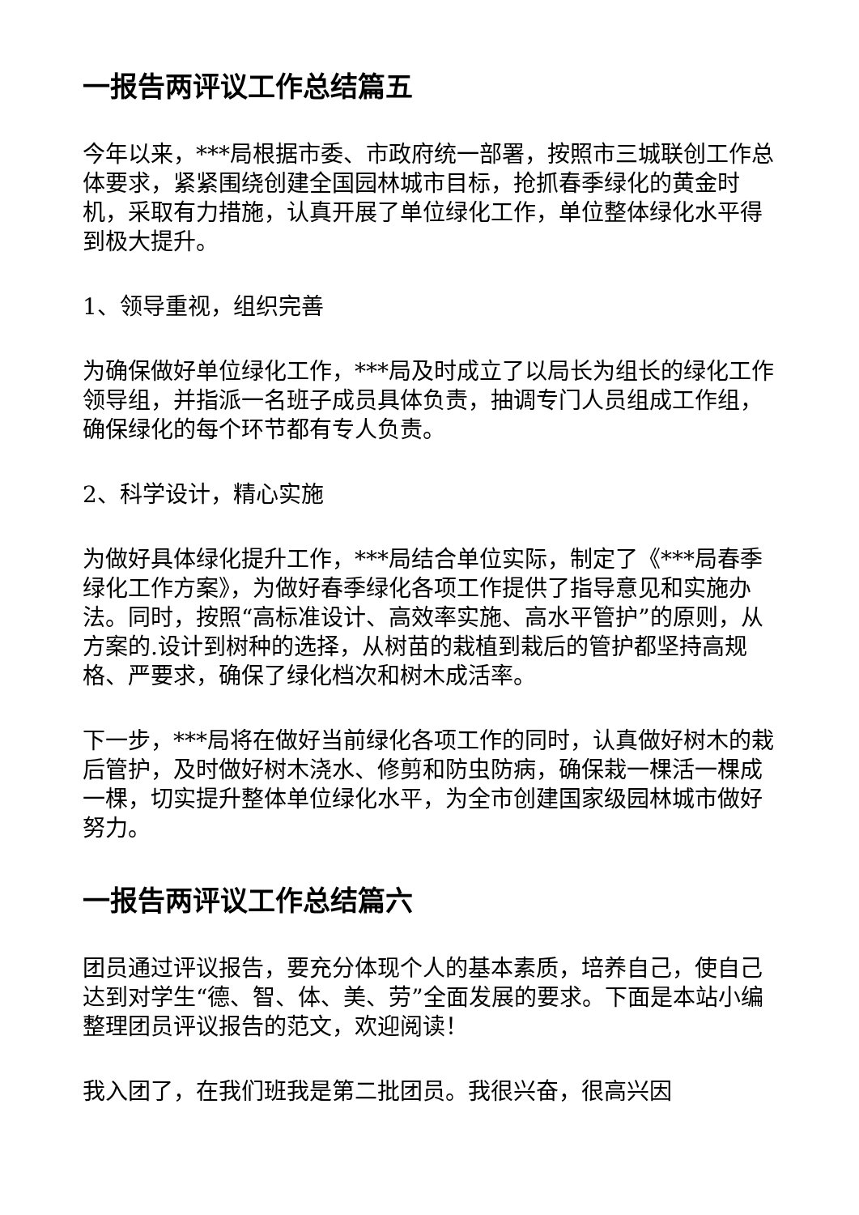一报告两评议工作总结篇五
今年以来，***局根据市委、市政府统一部署，按照市三城联创工作总体要求，紧紧围绕创建全国园林城市目标，抢抓春季绿化的黄金时机，采取有力措施，认真开展了单位绿化工作，单位整体绿化水平得到极大提升。
1、领导重视，组织完善
为确保做好单位绿化工作，***局及时成立了以局长为组长的绿化工作领导组，并指派一名班子成员具体负责，抽调专门人员组成工作组，确保绿化的每个环节都有专人负责。
2、科学设计，精心实施
为做好具体绿化提升工作，***局结合单位实际，制定了《***局春季绿化工作方案》，为做好春季绿化各项工作提供了指导意见和实施办法。同时，按照“高标准设计、高效率实施、高水平管护”的原则，从方案的.设计到树种的选择，从树苗的栽植到栽后的管护都坚持高规格、严要求，确保了绿化档次和树木成活率。
下一步，***局将在做好当前绿化各项工作的同时，认真做好树木的栽后管护，及时做好树木浇水、修剪和防虫防病，确保栽一棵活一棵成一棵，切实提升整体单位绿化水平，为全市创建国家级园林城市做好努力。
一报告两评议工作总结篇六
团员通过评议报告，要充分体现个人的基本素质，培养自己，使自己达到对学生“德、智、体、美、劳”全面发展的要求。下面是本站小编整理团员评议报告的范文，欢迎阅读！
我入团了，在我们班我是第二批团员。我很兴奋，很高兴因